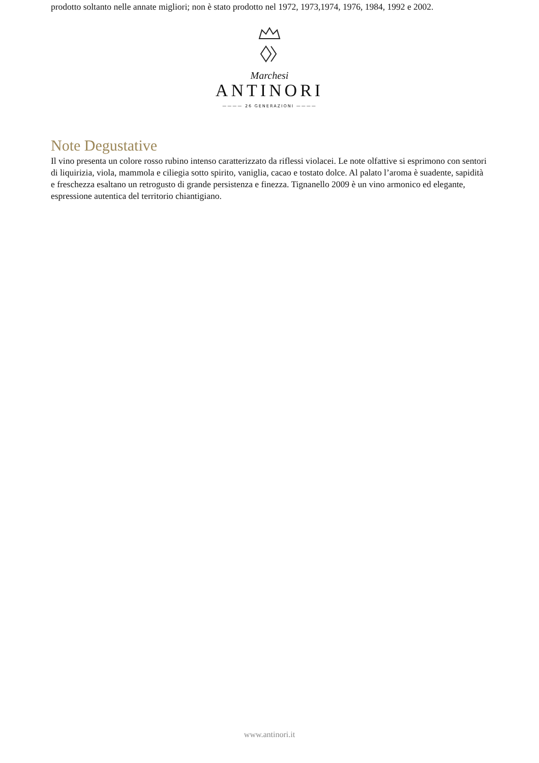prodotto soltanto nelle annate migliori; non è stato prodotto nel 1972, 1973,1974, 1976, 1984, 1992 e 2002.
Marchesi
ANTINORI
———— 26 GENERAZIONI ————
Note Degustative
Il vino presenta un colore rosso rubino intenso caratterizzato da riflessi violacei. Le note olfattive si esprimono con sentori di liquirizia, viola, mammola e ciliegia sotto spirito, vaniglia, cacao e tostato dolce. Al palato l’aroma è suadente, sapidità e freschezza esaltano un retrogusto di grande persistenza e finezza. Tignanello 2009 è un vino armonico ed elegante, espressione autentica del territorio chiantigiano.
www.antinori.it